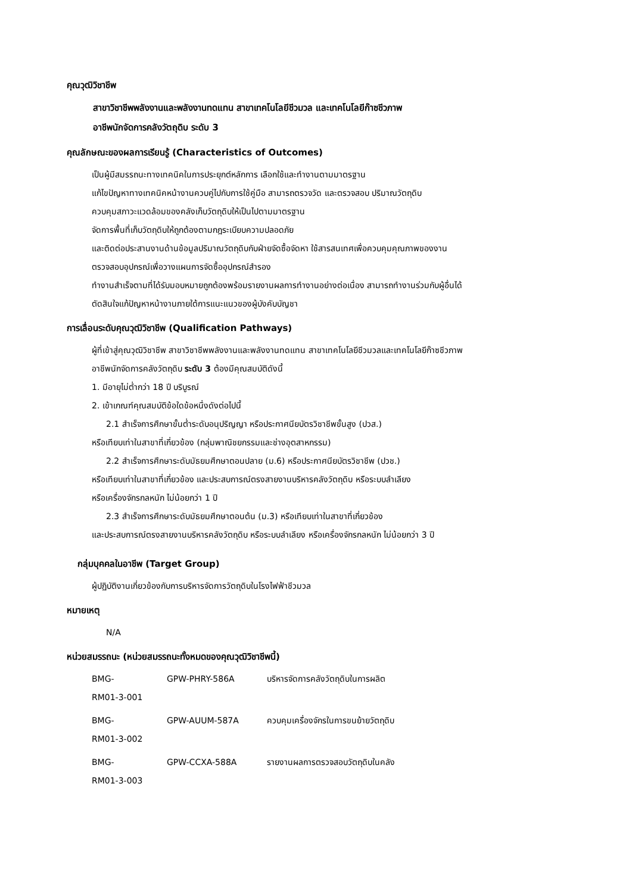คุณวุฒิวิชาชีพ
สาขาวิชาชีพพลังงานและพลังงานทดแทน สาขาเทคโนโลยีชีวมวล และเทคโนโลยีก๊าซชีวภาพ
อาชีพนักจัดการคลังวัตถุดิบ ระดับ 3
คุณลักษณะของผลการเรียนรู้ (Characteristics of Outcomes)
เป็นผู้มีสมรรถนะทางเทคนิคในการประยุกต์หลักการ เลือกใช้และทำงานตามมาตรฐาน
แก้ไขปัญหาทางเทคนิคหน้างานควบคู่ไปกับการใช้คู่มือ สามารถตรวจวัด และตรวจสอบ ปริมาณวัตถุดิบ
ควบคุมสภาวะแวดล้อมของคลังเก็บวัตถุดิบให้เป็นไปตามมาตรฐาน
จัดการพื้นที่เก็บวัตถุดิบให้ถูกต้องตามกฎระเบียบความปลอดภัย
และติดต่อประสานงานด้านข้อมูลปริมาณวัตถุดิบกับฝ่ายจัดซื้อจัดหา ใช้สารสนเทศเพื่อควบคุมคุณภาพของงาน
ตรวจสอบอุปกรณ์เพื่อวางแผนการจัดซื้ออุปกรณ์สำรอง
ทำงานสำเร็จตามที่ได้รับมอบหมายถูกต้องพร้อมรายงานผลการทำงานอย่างต่อเนื่อง สามารถทำงานร่วมกับผู้อื่นได้
ตัดสินใจแก้ปัญหาหน้างานภายใต้การแนะแนวของผู้บังคับบัญชา
การเลื่อนระดับคุณวุฒิวิชาชีพ (Qualification Pathways)
ผู้ที่เข้าสู่คุณวุฒิวิชาชีพ สาขาวิชาชีพพลังงานและพลังงานทดแทน สาขาเทคโนโลยีชีวมวลและเทคโนโลยีก๊าซชีวภาพ
อาชีพนักจัดการคลังวัตถุดิบ ระดับ 3 ต้องมีคุณสมบัติดังนี้
1. มีอายุไม่ต่ำกว่า 18 ปี บริบูรณ์
2. เข้าเกณฑ์คุณสมบัติข้อใดข้อหนึ่งดังต่อไปนี้
2.1 สำเร็จการศึกษาขั้นต่ำระดับอนุปริญญา หรือประกาศนียบัตรวิชาชีพขั้นสูง (ปวส.)
หรือเทียบเท่าในสาขาที่เกี่ยวข้อง (กลุ่มพาณิชยกรรมและช่างอุตสาหกรรม)
2.2 สำเร็จการศึกษาระดับมัธยมศึกษาตอนปลาย (ม.6) หรือประกาศนียบัตรวิชาชีพ (ปวช.)
หรือเทียบเท่าในสาขาที่เกี่ยวข้อง และประสบการณ์ตรงสายงานบริหารคลังวัตถุดิบ หรือระบบลำเลียง
หรือเครื่องจักรกลหนัก ไม่น้อยกว่า 1 ปี
2.3 สำเร็จการศึกษาระดับมัธยมศึกษาตอนต้น (ม.3) หรือเทียบเท่าในสาขาที่เกี่ยวข้อง
และประสบการณ์ตรงสายงานบริหารคลังวัตถุดิบ หรือระบบลำเลียง หรือเครื่องจักรกลหนัก ไม่น้อยกว่า 3 ปี
กลุ่มบุคคลในอาชีพ (Target Group)
ผู้ปฏิบัติงานเกี่ยวข้องกับการบริหารจัดการวัตถุดิบในโรงไฟฟ้าชีวมวล
หมายเหตุ
N/A
หน่วยสมรรถนะ (หน่วยสมรรถนะทั้งหมดของคุณวุฒิวิชาชีพนี้)
| BMG- RM01-3-001 | GPW-PHRY-586A | บริหารจัดการคลังวัตถุดิบในการผลิต |
| BMG- RM01-3-002 | GPW-AUUM-587A | ควบคุมเครื่องจักรในการขนย้ายวัตถุดิบ |
| BMG- RM01-3-003 | GPW-CCXA-588A | รายงานผลการตรวจสอบวัตถุดิบในคลัง |